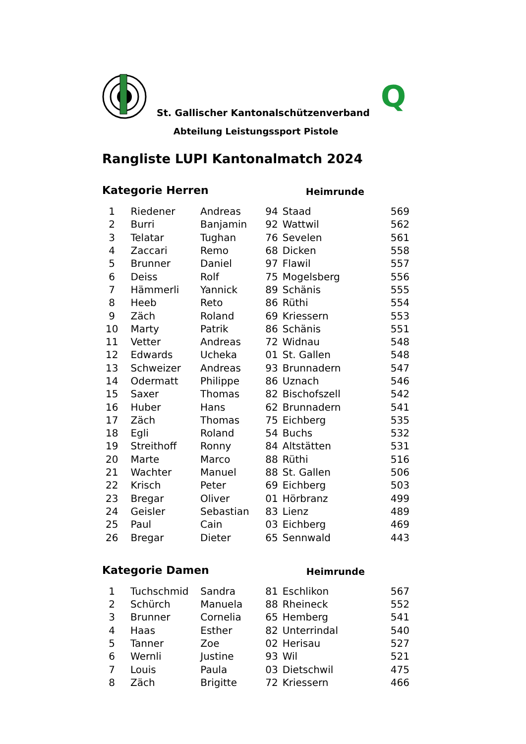St. Gallischer Kantonalschützenverband
Q
Abteilung Leistungssport Pistole
Rangliste LUPI Kantonalmatch 2024
Kategorie Herren Heimrunde
| 1 | Riedener | Andreas | 94 | Staad | 569 |
| 2 | Burri | Banjamin | 92 | Wattwil | 562 |
| 3 | Telatar | Tughan | 76 | Sevelen | 561 |
| 4 | Zaccari | Remo | 68 | Dicken | 558 |
| 5 | Brunner | Daniel | 97 | Flawil | 557 |
| 6 | Deiss | Rolf | 75 | Mogelsberg | 556 |
| 7 | Hämmerli | Yannick | 89 | Schänis | 555 |
| 8 | Heeb | Reto | 86 | Rüthi | 554 |
| 9 | Zäch | Roland | 69 | Kriessern | 553 |
| 10 | Marty | Patrik | 86 | Schänis | 551 |
| 11 | Vetter | Andreas | 72 | Widnau | 548 |
| 12 | Edwards | Ucheka | 01 | St. Gallen | 548 |
| 13 | Schweizer | Andreas | 93 | Brunnadern | 547 |
| 14 | Odermatt | Philippe | 86 | Uznach | 546 |
| 15 | Saxer | Thomas | 82 | Bischofszell | 542 |
| 16 | Huber | Hans | 62 | Brunnadern | 541 |
| 17 | Zäch | Thomas | 75 | Eichberg | 535 |
| 18 | Egli | Roland | 54 | Buchs | 532 |
| 19 | Streithoff | Ronny | 84 | Altstätten | 531 |
| 20 | Marte | Marco | 88 | Rüthi | 516 |
| 21 | Wachter | Manuel | 88 | St. Gallen | 506 |
| 22 | Krisch | Peter | 69 | Eichberg | 503 |
| 23 | Bregar | Oliver | 01 | Hörbranz | 499 |
| 24 | Geisler | Sebastian | 83 | Lienz | 489 |
| 25 | Paul | Cain | 03 | Eichberg | 469 |
| 26 | Bregar | Dieter | 65 | Sennwald | 443 |
Kategorie Damen Heimrunde
| 1 | Tuchschmid | Sandra | 81 | Eschlikon | 567 |
| 2 | Schürch | Manuela | 88 | Rheineck | 552 |
| 3 | Brunner | Cornelia | 65 | Hemberg | 541 |
| 4 | Haas | Esther | 82 | Unterrindal | 540 |
| 5 | Tanner | Zoe | 02 | Herisau | 527 |
| 6 | Wernli | Justine | 93 | Wil | 521 |
| 7 | Louis | Paula | 03 | Dietschwil | 475 |
| 8 | Zäch | Brigitte | 72 | Kriessern | 466 |